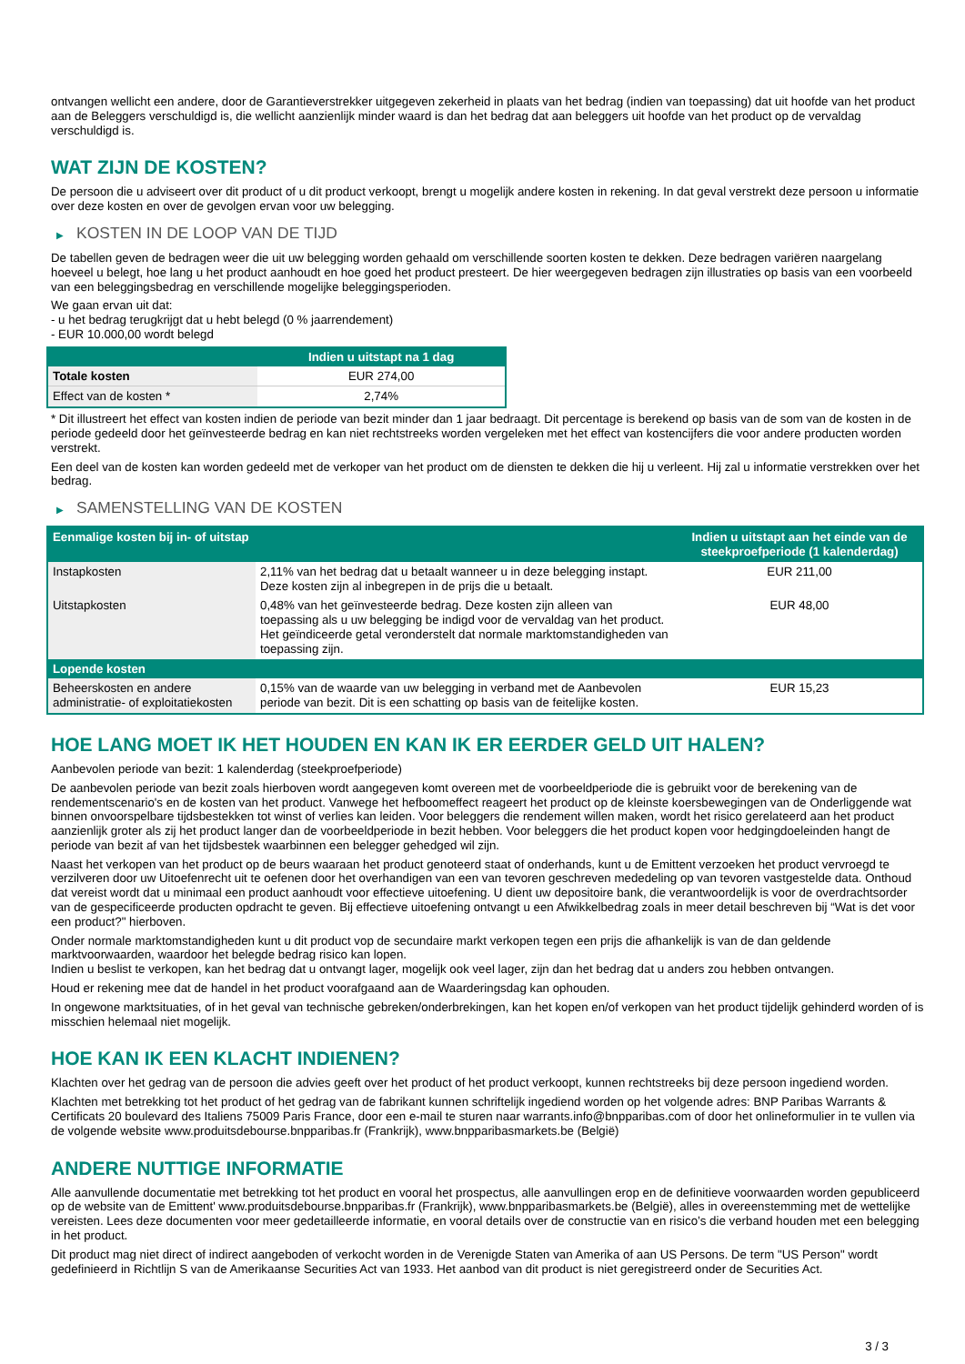ontvangen wellicht een andere, door de Garantieverstrekker uitgegeven zekerheid in plaats van het bedrag (indien van toepassing) dat uit hoofde van het product aan de Beleggers verschuldigd is, die wellicht aanzienlijk minder waard is dan het bedrag dat aan beleggers uit hoofde van het product op de vervaldag verschuldigd is.
WAT ZIJN DE KOSTEN?
De persoon die u adviseert over dit product of u dit product verkoopt, brengt u mogelijk andere kosten in rekening. In dat geval verstrekt deze persoon u informatie over deze kosten en over de gevolgen ervan voor uw belegging.
▶ KOSTEN IN DE LOOP VAN DE TIJD
De tabellen geven de bedragen weer die uit uw belegging worden gehaald om verschillende soorten kosten te dekken. Deze bedragen variëren naargelang hoeveel u belegt, hoe lang u het product aanhoudt en hoe goed het product presteert. De hier weergegeven bedragen zijn illustraties op basis van een voorbeeld van een beleggingsbedrag en verschillende mogelijke beleggingsperioden.
We gaan ervan uit dat:
- u het bedrag terugkrijgt dat u hebt belegd (0 % jaarrendement)
- EUR 10.000,00 wordt belegd
| | Indien u uitstapt na 1 dag |
| --- | --- |
| Totale kosten | EUR 274,00 |
| Effect van de kosten * | 2,74% |
* Dit illustreert het effect van kosten indien de periode van bezit minder dan 1 jaar bedraagt. Dit percentage is berekend op basis van de som van de kosten in de periode gedeeld door het geïnvesteerde bedrag en kan niet rechtstreeks worden vergeleken met het effect van kostencijfers die voor andere producten worden verstrekt.
Een deel van de kosten kan worden gedeeld met de verkoper van het product om de diensten te dekken die hij u verleent. Hij zal u informatie verstrekken over het bedrag.
▶ SAMENSTELLING VAN DE KOSTEN
| Eenmalige kosten bij in- of uitstap | | Indien u uitstapt aan het einde van de steekproefperiode (1 kalenderdag) |
| --- | --- | --- |
| Instapkosten | 2,11% van het bedrag dat u betaalt wanneer u in deze belegging instapt. Deze kosten zijn al inbegrepen in de prijs die u betaalt. | EUR 211,00 |
| Uitstapkosten | 0,48% van het geïnvesteerde bedrag. Deze kosten zijn alleen van toepassing als u uw belegging be indigd voor de vervaldag van het product. Het geïndiceerde getal veronderstelt dat normale marktomstandigheden van toepassing zijn. | EUR 48,00 |
| Lopende kosten | | |
| Beheerskosten en andere administratie- of exploitatiekosten | 0,15% van de waarde van uw belegging in verband met de Aanbevolen periode van bezit. Dit is een schatting op basis van de feitelijke kosten. | EUR 15,23 |
HOE LANG MOET IK HET HOUDEN EN KAN IK ER EERDER GELD UIT HALEN?
Aanbevolen periode van bezit: 1 kalenderdag (steekproefperiode)
De aanbevolen periode van bezit zoals hierboven wordt aangegeven komt overeen met de voorbeeldperiode die is gebruikt voor de berekening van de rendementscenario's en de kosten van het product. Vanwege het hefboomeffect reageert het product op de kleinste koersbewegingen van de Onderliggende wat binnen onvoorspelbare tijdsbestekken tot winst of verlies kan leiden. Voor beleggers die rendement willen maken, wordt het risico gerelateerd aan het product aanzienlijk groter als zij het product langer dan de voorbeeldperiode in bezit hebben. Voor beleggers die het product kopen voor hedgingdoeleinden hangt de periode van bezit af van het tijdsbestek waarbinnen een belegger gehedged wil zijn.
Naast het verkopen van het product op de beurs waaraan het product genoteerd staat of onderhands, kunt u de Emittent verzoeken het product vervroegd te verzilveren door uw Uitoefenrecht uit te oefenen door het overhandigen van een van tevoren geschreven mededeling op van tevoren vastgestelde data. Onthoud dat vereist wordt dat u minimaal een product aanhoudt voor effectieve uitoefening. U dient uw depositoire bank, die verantwoordelijk is voor de overdrachtsorder van de gespecificeerde producten opdracht te geven. Bij effectieve uitoefening ontvangt u een Afwikkelbedrag zoals in meer detail beschreven bij “Wat is det voor een product?" hierboven.
Onder normale marktomstandigheden kunt u dit product vop de secundaire markt verkopen tegen een prijs die afhankelijk is van de dan geldende marktvoorwaarden, waardoor het belegde bedrag risico kan lopen.
Indien u beslist te verkopen, kan het bedrag dat u ontvangt lager, mogelijk ook veel lager, zijn dan het bedrag dat u anders zou hebben ontvangen.
Houd er rekening mee dat de handel in het product voorafgaand aan de Waarderingsdag kan ophouden.
In ongewone marktsituaties, of in het geval van technische gebreken/onderbrekingen, kan het kopen en/of verkopen van het product tijdelijk gehinderd worden of is misschien helemaal niet mogelijk.
HOE KAN IK EEN KLACHT INDIENEN?
Klachten over het gedrag van de persoon die advies geeft over het product of het product verkoopt, kunnen rechtstreeks bij deze persoon ingediend worden.
Klachten met betrekking tot het product of het gedrag van de fabrikant kunnen schriftelijk ingediend worden op het volgende adres: BNP Paribas Warrants & Certificats 20 boulevard des Italiens 75009 Paris France, door een e-mail te sturen naar warrants.info@bnpparibas.com of door het onlineformulier in te vullen via de volgende website www.produitsdebourse.bnpparibas.fr (Frankrijk), www.bnpparibasmarkets.be (België)
ANDERE NUTTIGE INFORMATIE
Alle aanvullende documentatie met betrekking tot het product en vooral het prospectus, alle aanvullingen erop en de definitieve voorwaarden worden gepubliceerd op de website van de Emittent' www.produitsdebourse.bnpparibas.fr (Frankrijk), www.bnpparibasmarkets.be (België), alles in overeenstemming met de wettelijke vereisten. Lees deze documenten voor meer gedetailleerde informatie, en vooral details over de constructie van en risico’s die verband houden met een belegging in het product.
Dit product mag niet direct of indirect aangeboden of verkocht worden in de Verenigde Staten van Amerika of aan US Persons. De term "US Person" wordt gedefinieerd in Richtlijn S van de Amerikaanse Securities Act van 1933. Het aanbod van dit product is niet geregistreerd onder de Securities Act.
3 / 3